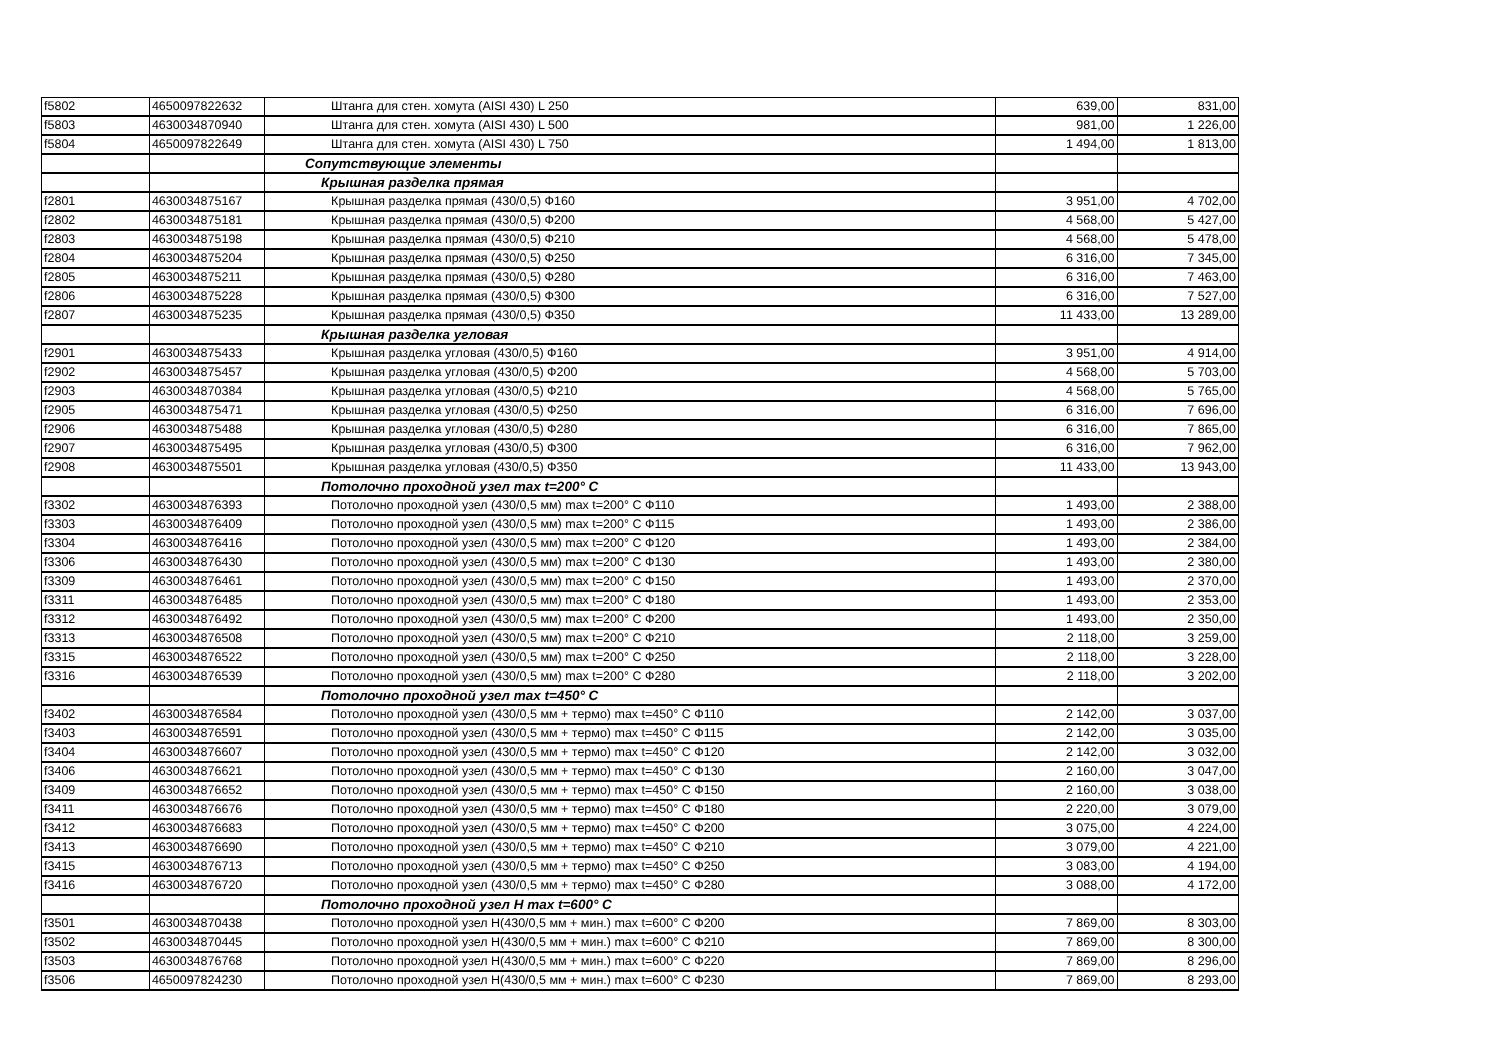| f5802 | 4650097822632 | Штанга для стен. хомута (AISI 430) L 250 | 639,00 | 831,00 |
| f5803 | 4630034870940 | Штанга для стен. хомута (AISI 430) L 500 | 981,00 | 1 226,00 |
| f5804 | 4650097822649 | Штанга для стен. хомута (AISI 430) L 750 | 1 494,00 | 1 813,00 |
| | | Сопутствующие элементы | | |
| | | Крышная разделка прямая | | |
| f2801 | 4630034875167 | Крышная разделка прямая (430/0,5) Ф160 | 3 951,00 | 4 702,00 |
| f2802 | 4630034875181 | Крышная разделка прямая (430/0,5) Ф200 | 4 568,00 | 5 427,00 |
| f2803 | 4630034875198 | Крышная разделка прямая (430/0,5) Ф210 | 4 568,00 | 5 478,00 |
| f2804 | 4630034875204 | Крышная разделка прямая (430/0,5) Ф250 | 6 316,00 | 7 345,00 |
| f2805 | 4630034875211 | Крышная разделка прямая (430/0,5) Ф280 | 6 316,00 | 7 463,00 |
| f2806 | 4630034875228 | Крышная разделка прямая (430/0,5) Ф300 | 6 316,00 | 7 527,00 |
| f2807 | 4630034875235 | Крышная разделка прямая (430/0,5) Ф350 | 11 433,00 | 13 289,00 |
| | | Крышная разделка угловая | | |
| f2901 | 4630034875433 | Крышная разделка угловая (430/0,5) Ф160 | 3 951,00 | 4 914,00 |
| f2902 | 4630034875457 | Крышная разделка угловая (430/0,5) Ф200 | 4 568,00 | 5 703,00 |
| f2903 | 4630034870384 | Крышная разделка угловая (430/0,5) Ф210 | 4 568,00 | 5 765,00 |
| f2905 | 4630034875471 | Крышная разделка угловая (430/0,5) Ф250 | 6 316,00 | 7 696,00 |
| f2906 | 4630034875488 | Крышная разделка угловая (430/0,5) Ф280 | 6 316,00 | 7 865,00 |
| f2907 | 4630034875495 | Крышная разделка угловая (430/0,5) Ф300 | 6 316,00 | 7 962,00 |
| f2908 | 4630034875501 | Крышная разделка угловая (430/0,5) Ф350 | 11 433,00 | 13 943,00 |
| | | Потолочно проходной узел max t=200° С | | |
| f3302 | 4630034876393 | Потолочно проходной узел (430/0,5 мм) max t=200° С Ф110 | 1 493,00 | 2 388,00 |
| f3303 | 4630034876409 | Потолочно проходной узел (430/0,5 мм) max t=200° С Ф115 | 1 493,00 | 2 386,00 |
| f3304 | 4630034876416 | Потолочно проходной узел (430/0,5 мм) max t=200° С Ф120 | 1 493,00 | 2 384,00 |
| f3306 | 4630034876430 | Потолочно проходной узел (430/0,5 мм) max t=200° С Ф130 | 1 493,00 | 2 380,00 |
| f3309 | 4630034876461 | Потолочно проходной узел (430/0,5 мм) max t=200° С Ф150 | 1 493,00 | 2 370,00 |
| f3311 | 4630034876485 | Потолочно проходной узел (430/0,5 мм) max t=200° С Ф180 | 1 493,00 | 2 353,00 |
| f3312 | 4630034876492 | Потолочно проходной узел (430/0,5 мм) max t=200° С Ф200 | 1 493,00 | 2 350,00 |
| f3313 | 4630034876508 | Потолочно проходной узел (430/0,5 мм) max t=200° С Ф210 | 2 118,00 | 3 259,00 |
| f3315 | 4630034876522 | Потолочно проходной узел (430/0,5 мм) max t=200° С Ф250 | 2 118,00 | 3 228,00 |
| f3316 | 4630034876539 | Потолочно проходной узел (430/0,5 мм) max t=200° С Ф280 | 2 118,00 | 3 202,00 |
| | | Потолочно проходной узел max t=450° С | | |
| f3402 | 4630034876584 | Потолочно проходной узел (430/0,5 мм + термо) max t=450° С Ф110 | 2 142,00 | 3 037,00 |
| f3403 | 4630034876591 | Потолочно проходной узел (430/0,5 мм + термо) max t=450° С Ф115 | 2 142,00 | 3 035,00 |
| f3404 | 4630034876607 | Потолочно проходной узел (430/0,5 мм + термо) max t=450° С Ф120 | 2 142,00 | 3 032,00 |
| f3406 | 4630034876621 | Потолочно проходной узел (430/0,5 мм + термо) max t=450° С Ф130 | 2 160,00 | 3 047,00 |
| f3409 | 4630034876652 | Потолочно проходной узел (430/0,5 мм + термо) max t=450° С Ф150 | 2 160,00 | 3 038,00 |
| f3411 | 4630034876676 | Потолочно проходной узел (430/0,5 мм + термо) max t=450° С Ф180 | 2 220,00 | 3 079,00 |
| f3412 | 4630034876683 | Потолочно проходной узел (430/0,5 мм + термо) max t=450° С Ф200 | 3 075,00 | 4 224,00 |
| f3413 | 4630034876690 | Потолочно проходной узел (430/0,5 мм + термо) max t=450° С Ф210 | 3 079,00 | 4 221,00 |
| f3415 | 4630034876713 | Потолочно проходной узел (430/0,5 мм + термо) max t=450° С Ф250 | 3 083,00 | 4 194,00 |
| f3416 | 4630034876720 | Потолочно проходной узел (430/0,5 мм + термо) max t=450° С Ф280 | 3 088,00 | 4 172,00 |
| | | Потолочно проходной узел Н max t=600° С | | |
| f3501 | 4630034870438 | Потолочно проходной узел Н(430/0,5 мм + мин.) max t=600° С Ф200 | 7 869,00 | 8 303,00 |
| f3502 | 4630034870445 | Потолочно проходной узел Н(430/0,5 мм + мин.) max t=600° С Ф210 | 7 869,00 | 8 300,00 |
| f3503 | 4630034876768 | Потолочно проходной узел Н(430/0,5 мм + мин.) max t=600° С Ф220 | 7 869,00 | 8 296,00 |
| f3506 | 4650097824230 | Потолочно проходной узел Н(430/0,5 мм + мин.) max t=600° С Ф230 | 7 869,00 | 8 293,00 |